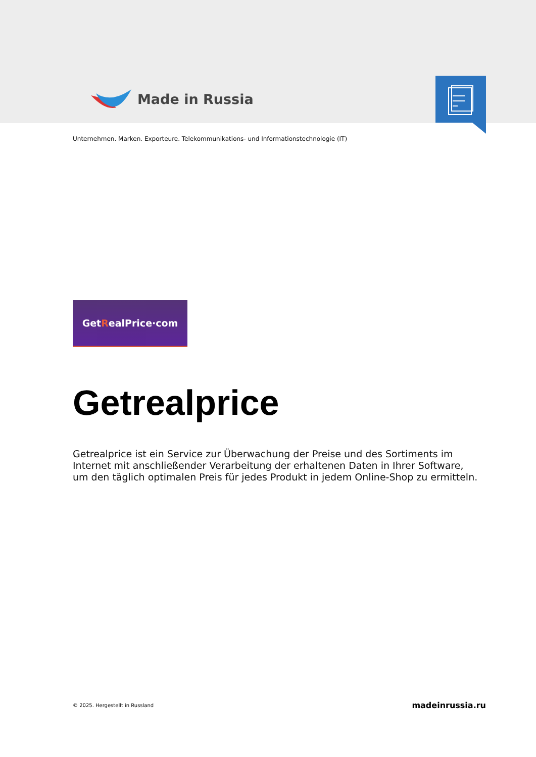Made in Russia
Unternehmen. Marken. Exporteure. Telekommunikations- und Informationstechnologie (IT)
Get R ealPrice·com
Getrealprice
Getrealprice ist ein Service zur Überwachung der Preise und des Sortiments im Internet mit anschließender Verarbeitung der erhaltenen Daten in Ihrer Software, um den täglich optimalen Preis für jedes Produkt in jedem Online-Shop zu ermitteln.
© 2025. Hergestellt in Russland madeinrussia.ru